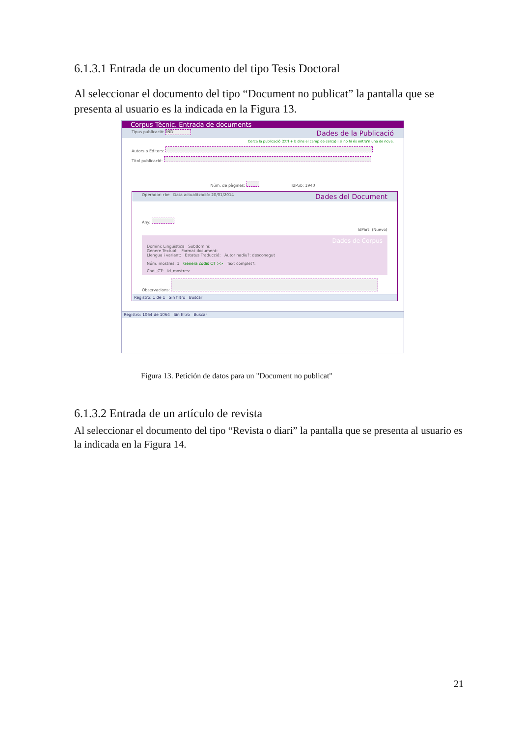6.1.3.1 Entrada de un documento del tipo Tesis Doctoral
Al seleccionar el documento del tipo “Document no publicat” la pantalla que se presenta al usuario es la indicada en la Figura 13.
Corpus Tècnic. Entrada de documents
Tipus publicació: IND Dades de la Publicació
Cerca la publicació (Ctrl + b dins el camp de cerca) i si no hi és entra'n una de nova.
Autors o Editors:
Títol publicació:
Núm. de pàgines: IdPub: 1940
Operador: rbe Data actualització: 20/01/2014 Dades del Document
Any:
IdPart: (Nuevo)
Dades de Corpus
Domini: Lingüística Subdomini:
Gènere Textual: Format document:
Llengua i variant: Estatus Traducció: Autor nadiu?: desconegut
Núm. mostres: 1 Genera codis CT >> Text complet?:
Codi_CT: Id_mostres:
Observacions:
Registro: 1 de 1 Sin filtro Buscar
Registro: 1064 de 1064 Sin filtro Buscar
Figura 13. Petición de datos para un "Document no publicat"
6.1.3.2 Entrada de un artículo de revista
Al seleccionar el documento del tipo “Revista o diari” la pantalla que se presenta al usuario es la indicada en la Figura 14.
21